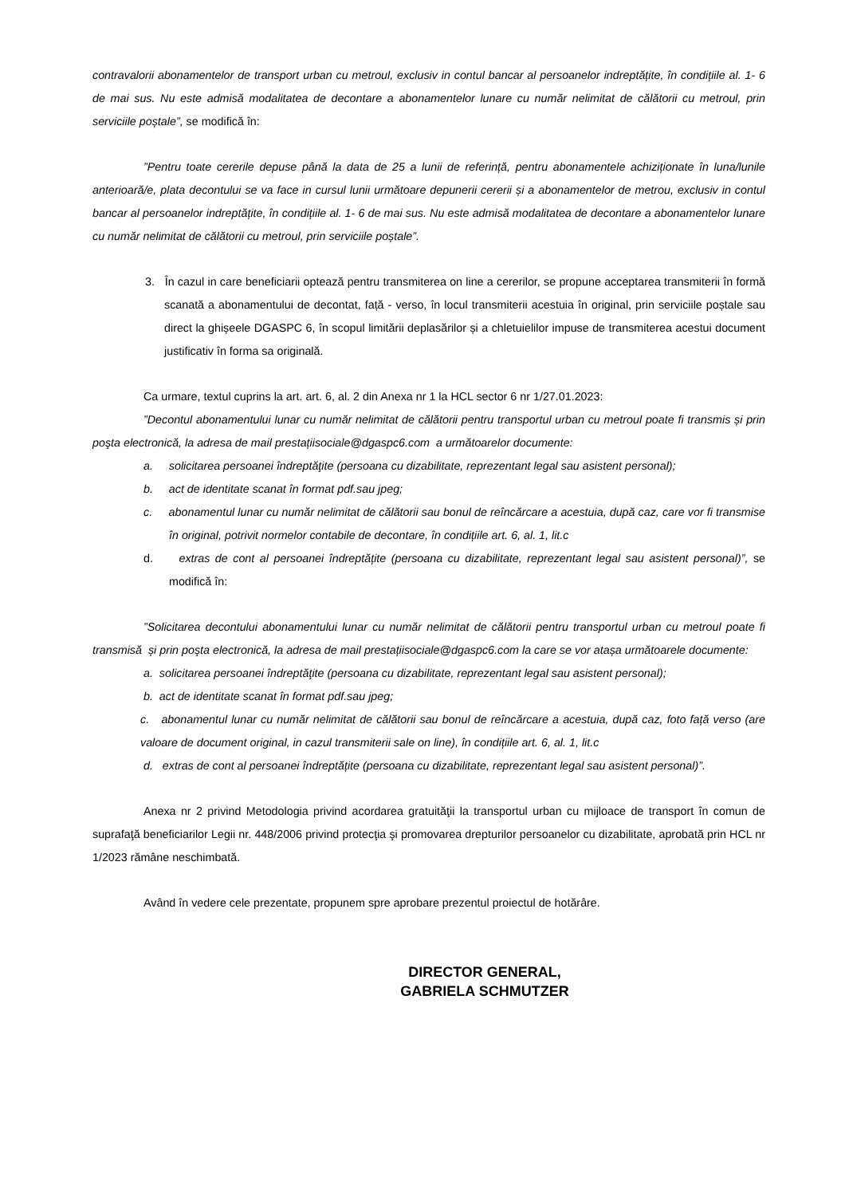contravalorii abonamentelor de transport urban cu metroul, exclusiv in contul bancar al persoanelor indreptățite, în condițiile al. 1- 6 de mai sus. Nu este admisă modalitatea de decontare a abonamentelor lunare cu număr nelimitat de călătorii cu metroul, prin serviciile poștale”, se modifică în:
”Pentru toate cererile depuse până la data de 25 a lunii de referință, pentru abonamentele achiziționate în luna/lunile anterioară/e, plata decontului se va face in cursul lunii următoare depunerii cererii și a abonamentelor de metrou, exclusiv in contul bancar al persoanelor indreptățite, în condițiile al. 1- 6 de mai sus. Nu este admisă modalitatea de decontare a abonamentelor lunare cu număr nelimitat de călătorii cu metroul, prin serviciile poștale”.
3. În cazul in care beneficiarii optează pentru transmiterea on line a cererilor, se propune acceptarea transmiterii în formă scanată a abonamentului de decontat, față - verso, în locul transmiterii acestuia în original, prin serviciile poștale sau direct la ghișeele DGASPC 6, în scopul limitării deplasărilor și a chletuielilor impuse de transmiterea acestui document justificativ în forma sa originală.
Ca urmare, textul cuprins la art. art. 6, al. 2 din Anexa nr 1 la HCL sector 6 nr 1/27.01.2023:
”Decontul abonamentului lunar cu număr nelimitat de călătorii pentru transportul urban cu metroul poate fi transmis și prin poşta electronică, la adresa de mail prestațiisociale@dgaspc6.com a următoarelor documente:
a. solicitarea persoanei îndreptăţite (persoana cu dizabilitate, reprezentant legal sau asistent personal);
b. act de identitate scanat în format pdf.sau jpeg;
c. abonamentul lunar cu număr nelimitat de călătorii sau bonul de reîncărcare a acestuia, după caz, care vor fi transmise în original, potrivit normelor contabile de decontare, în condițiile art. 6, al. 1, lit.c
d. extras de cont al persoanei îndreptățite (persoana cu dizabilitate, reprezentant legal sau asistent personal)”, se modifică în:
”Solicitarea decontului abonamentului lunar cu număr nelimitat de călătorii pentru transportul urban cu metroul poate fi transmisă și prin poşta electronică, la adresa de mail prestațiisociale@dgaspc6.com la care se vor atașa următoarele documente:
a. solicitarea persoanei îndreptăţite (persoana cu dizabilitate, reprezentant legal sau asistent personal);
b. act de identitate scanat în format pdf.sau jpeg;
c. abonamentul lunar cu număr nelimitat de călătorii sau bonul de reîncărcare a acestuia, după caz, foto față verso (are valoare de document original, in cazul transmiterii sale on line), în condițiile art. 6, al. 1, lit.c
d. extras de cont al persoanei îndreptățite (persoana cu dizabilitate, reprezentant legal sau asistent personal)”.
Anexa nr 2 privind Metodologia privind acordarea gratuităţii la transportul urban cu mijloace de transport în comun de suprafaţă beneficiarilor Legii nr. 448/2006 privind protecţia şi promovarea drepturilor persoanelor cu dizabilitate, aprobată prin HCL nr 1/2023 rămâne neschimbată.
Având în vedere cele prezentate, propunem spre aprobare prezentul proiectul de hotărâre.
DIRECTOR GENERAL,
GABRIELA SCHMUTZER